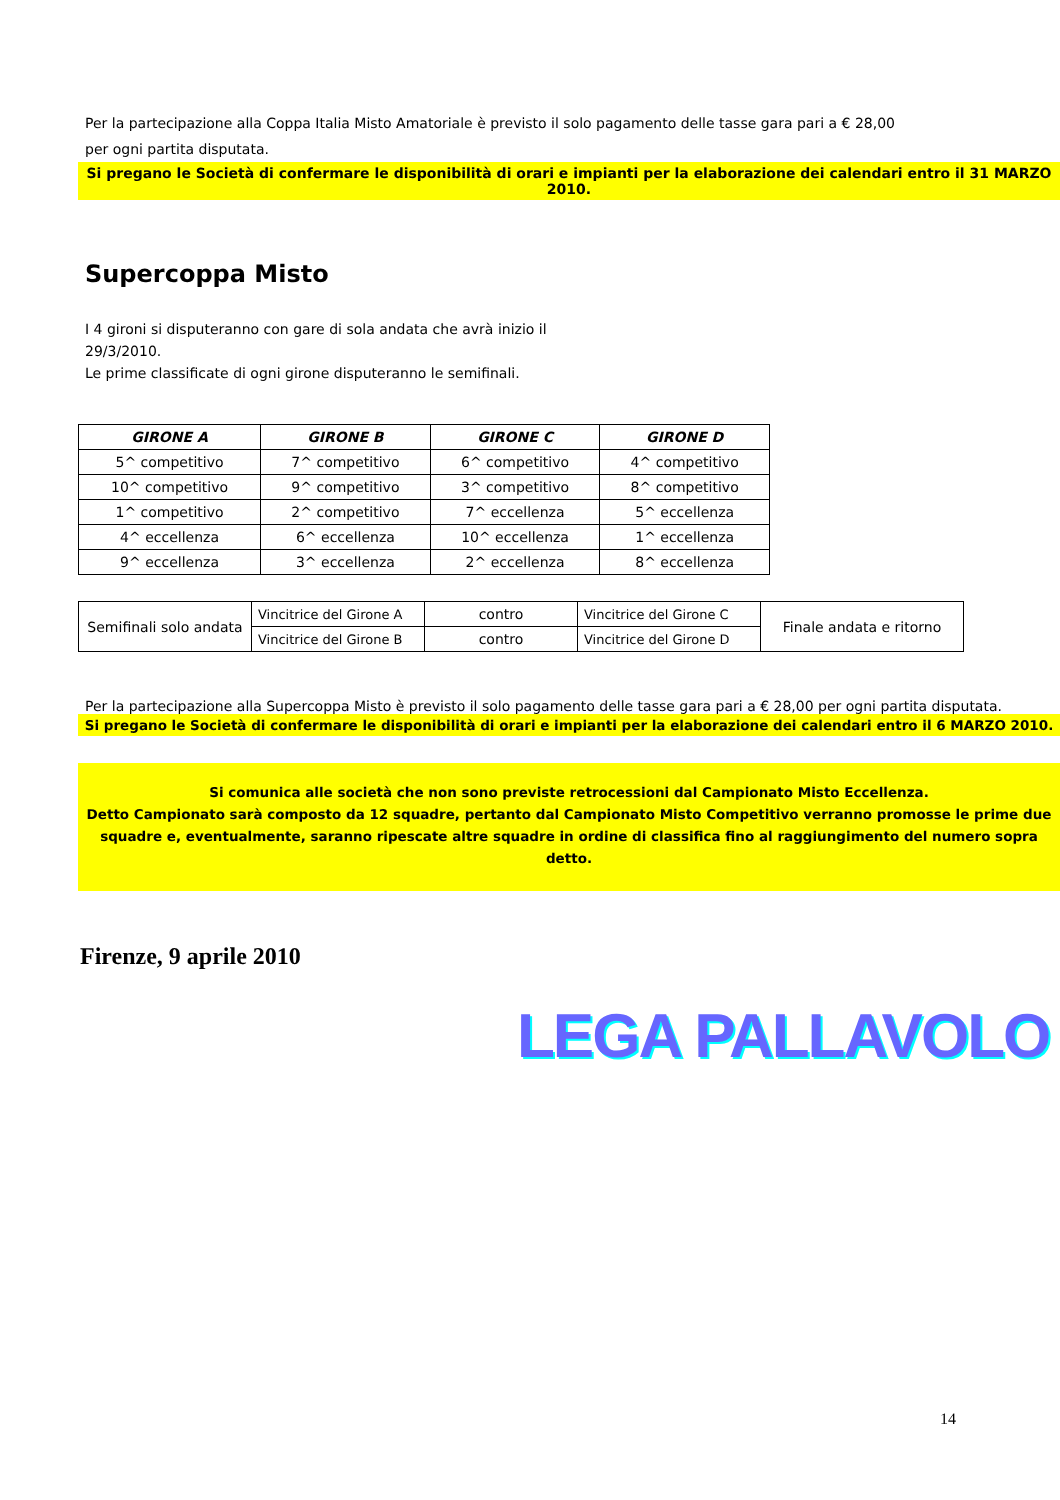Per la partecipazione alla Coppa Italia Misto Amatoriale è previsto il solo pagamento delle tasse gara pari a € 28,00
per ogni partita disputata.
Si pregano le Società di confermare le disponibilità di orari e impianti per la elaborazione dei calendari entro il 31 MARZO 2010.
Supercoppa Misto
I 4 gironi si disputeranno con gare di sola andata che avrà inizio il
29/3/2010.
Le prime classificate di ogni girone disputeranno le semifinali.
| GIRONE A | GIRONE B | GIRONE C | GIRONE D |
| --- | --- | --- | --- |
| 5^ competitivo | 7^ competitivo | 6^ competitivo | 4^ competitivo |
| 10^ competitivo | 9^ competitivo | 3^ competitivo | 8^ competitivo |
| 1^ competitivo | 2^ competitivo | 7^ eccellenza | 5^ eccellenza |
| 4^ eccellenza | 6^ eccellenza | 10^ eccellenza | 1^ eccellenza |
| 9^ eccellenza | 3^ eccellenza | 2^ eccellenza | 8^ eccellenza |
| Semifinali solo andata | Vincitrice del Girone A | contro | Vincitrice del Girone C | Finale andata e ritorno |
| | Vincitrice del Girone B | contro | Vincitrice del Girone D | |
Per la partecipazione alla Supercoppa Misto è previsto il solo pagamento delle tasse gara pari a € 28,00 per ogni partita disputata.
Si pregano le Società di confermare le disponibilità di orari e impianti per la elaborazione dei calendari entro il 6 MARZO 2010.
Si comunica alle società che non sono previste retrocessioni dal Campionato Misto Eccellenza.
Detto Campionato sarà composto da 12 squadre, pertanto dal Campionato Misto Competitivo verranno promosse le prime due squadre e, eventualmente, saranno ripescate altre squadre in ordine di classifica fino al raggiungimento del numero sopra detto.
Firenze, 9 aprile 2010
LEGA PALLAVOLO
14